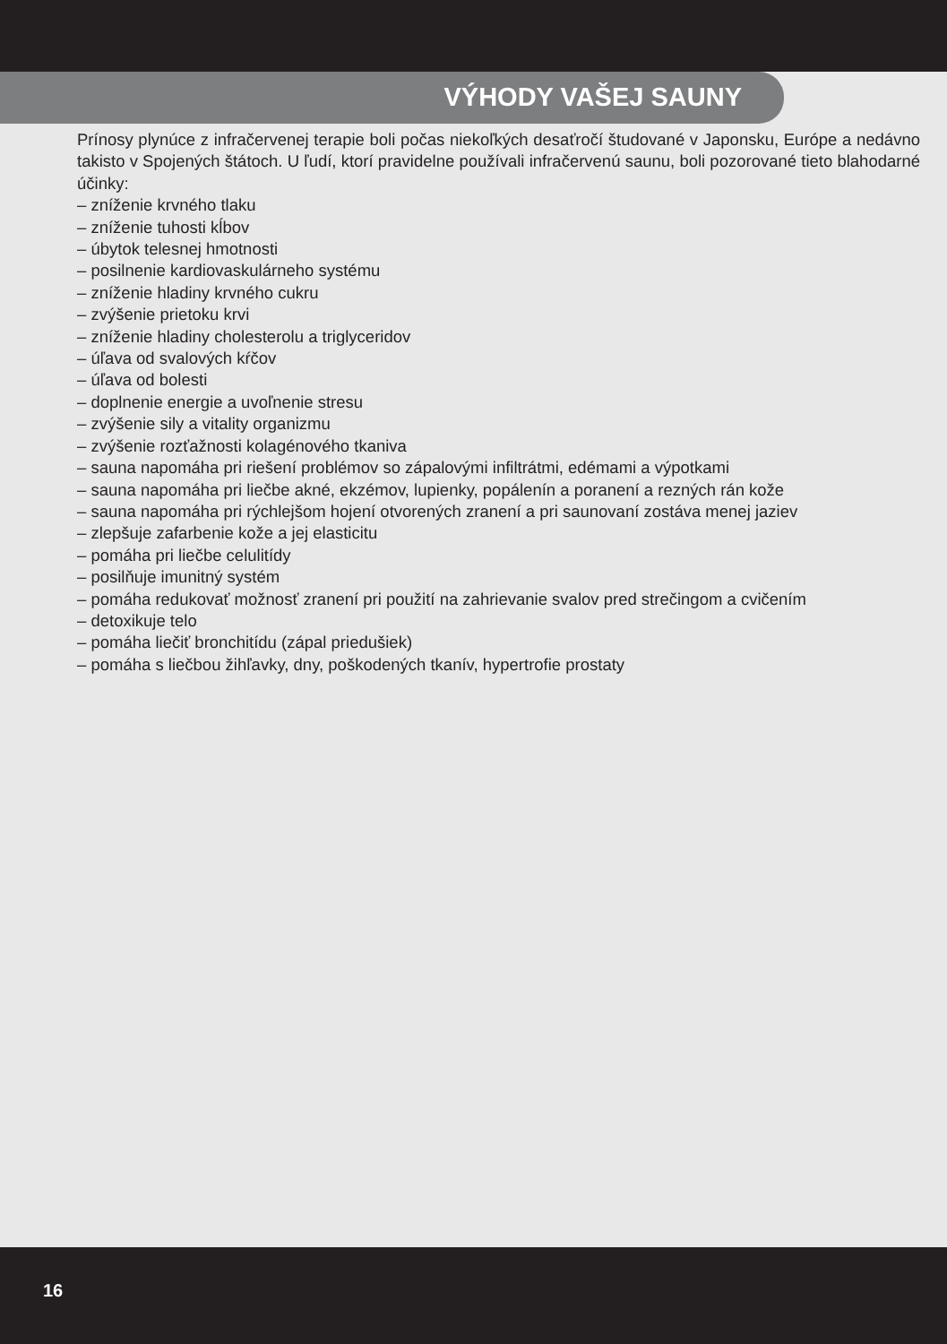VÝHODY VAŠEJ SAUNY
Prínosy plynúce z infračervenej terapie boli počas niekoľkých desaťročí študované v Japonsku, Európe a nedávno takisto v Spojených štátoch. U ľudí, ktorí pravidelne používali infračervenú saunu, boli pozorované tieto blahodarné účinky:
– zníženie krvného tlaku
– zníženie tuhosti kĺbov
– úbytok telesnej hmotnosti
– posilnenie kardiovaskulárneho systému
– zníženie hladiny krvného cukru
– zvýšenie prietoku krvi
– zníženie hladiny cholesterolu a triglyceridov
– úľava od svalových kŕčov
– úľava od bolesti
– doplnenie energie a uvoľnenie stresu
– zvýšenie sily a vitality organizmu
– zvýšenie rozťažnosti kolagénového tkaniva
– sauna napomáha pri riešení problémov so zápalovými infiltrátmi, edémami a výpotkami
– sauna napomáha pri liečbe akné, ekzémov, lupienky, popálenín a poranení a rezných rán kože
– sauna napomáha pri rýchlejšom hojení otvorených zranení a pri saunovaní zostáva menej jaziev
– zlepšuje zafarbenie kože a jej elasticitu
– pomáha pri liečbe celulitídy
– posilňuje imunitný systém
– pomáha redukovať možnosť zranení pri použití na zahrievanie svalov pred strečingom a cvičením
– detoxikuje telo
– pomáha liečiť bronchitídu (zápal priedušiek)
– pomáha s liečbou žihľavky, dny, poškodených tkanív, hypertrofie prostaty
16